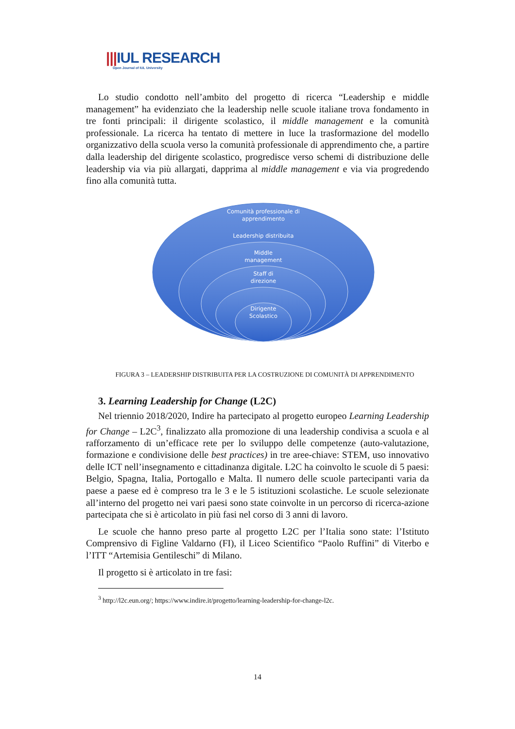|||IUL RESEARCH
Open Journal of IUL University
Lo studio condotto nell’ambito del progetto di ricerca “Leadership e middle management” ha evidenziato che la leadership nelle scuole italiane trova fondamento in tre fonti principali: il dirigente scolastico, il middle management e la comunità professionale. La ricerca ha tentato di mettere in luce la trasformazione del modello organizzativo della scuola verso la comunità professionale di apprendimento che, a partire dalla leadership del dirigente scolastico, progredisce verso schemi di distribuzione delle leadership via via più allargati, dapprima al middle management e via via progredendo fino alla comunità tutta.
Comunità professionale di
apprendimento
Leadership distribuita
Middle
management
Staff di
direzione
Dirigente
Scolastico
FIGURA 3 – LEADERSHIP DISTRIBUITA PER LA COSTRUZIONE DI COMUNITÀ DI APPRENDIMENTO
3. Learning Leadership for Change (L2C)
Nel triennio 2018/2020, Indire ha partecipato al progetto europeo Learning Leadership for Change – L2C<sup>3</sup>, finalizzato alla promozione di una leadership condivisa a scuola e al rafforzamento di un’efficace rete per lo sviluppo delle competenze (auto-valutazione, formazione e condivisione delle best practices) in tre aree-chiave: STEM, uso innovativo delle ICT nell’insegnamento e cittadinanza digitale. L2C ha coinvolto le scuole di 5 paesi: Belgio, Spagna, Italia, Portogallo e Malta. Il numero delle scuole partecipanti varia da paese a paese ed è compreso tra le 3 e le 5 istituzioni scolastiche. Le scuole selezionate all’interno del progetto nei vari paesi sono state coinvolte in un percorso di ricerca-azione partecipata che si è articolato in più fasi nel corso di 3 anni di lavoro.
Le scuole che hanno preso parte al progetto L2C per l’Italia sono state: l’Istituto Comprensivo di Figline Valdarno (FI), il Liceo Scientifico “Paolo Ruffini” di Viterbo e l’ITT “Artemisia Gentileschi” di Milano.
Il progetto si è articolato in tre fasi:
<sup>3</sup> http://l2c.eun.org/; https://www.indire.it/progetto/learning-leadership-for-change-l2c.
14